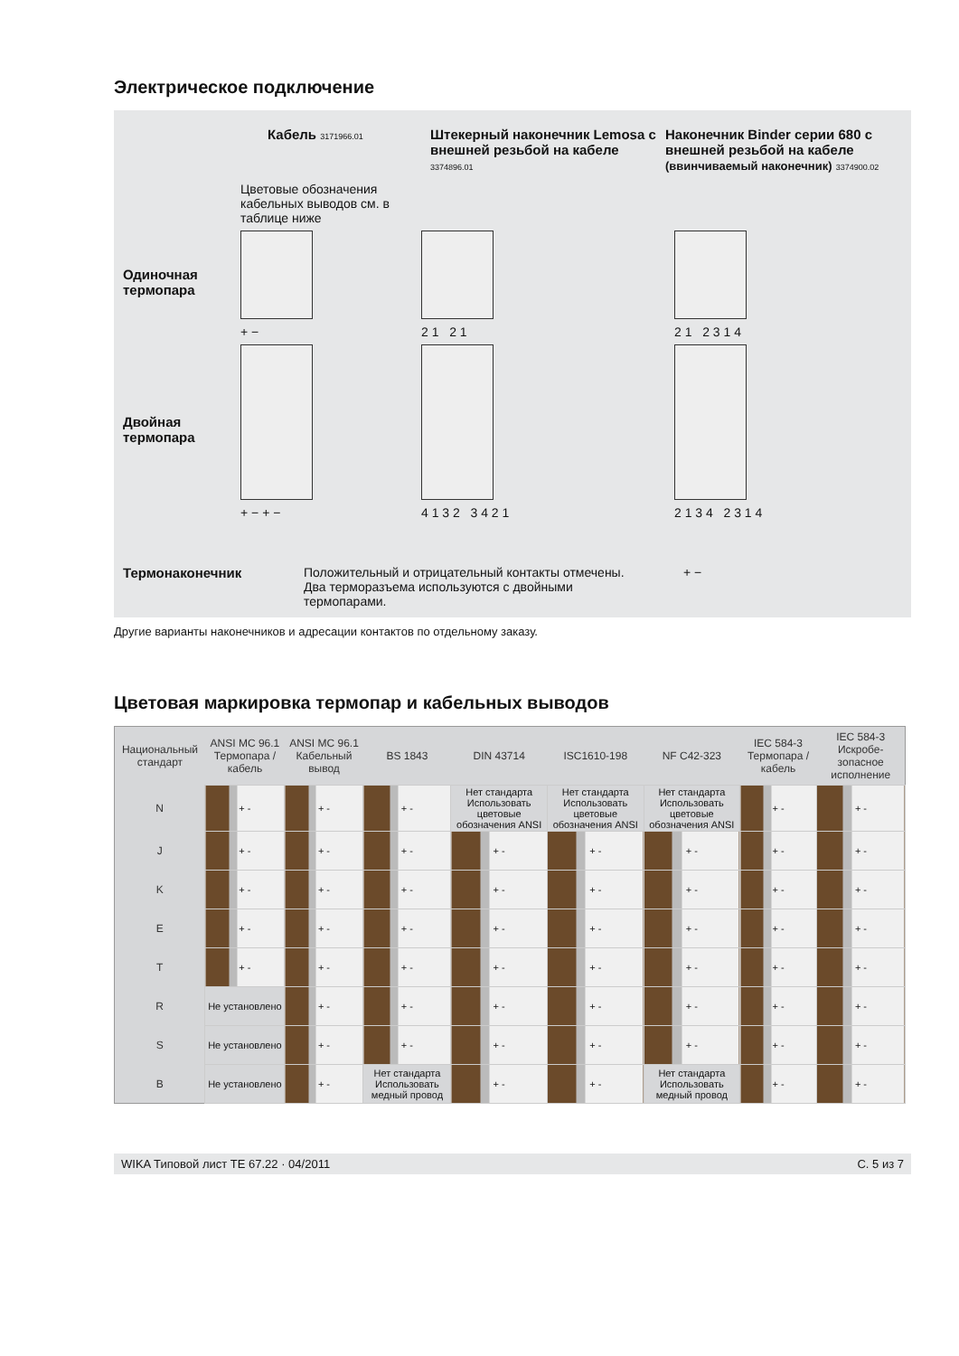Электрическое подключение
Кабель 3171966.01
Штекерный наконечник Lemosa с внешней резьбой на кабеле 3374896.01
Наконечник Binder серии 680 с внешней резьбой на кабеле
(ввинчиваемый наконечник) 3374900.02
Цветовые обозначения кабельных выводов см. в таблице ниже
Одиночная термопара
+ −
2 1 2 1
2 1 2 3 1 4
Двойная термопара
+ − + −
4 1 3 2 3 4 2 1
2 1 3 4 2 3 1 4
Термонаконечник Положительный и отрицательный контакты отмечены. Два терморазъема используются с двойными термопарами.
+ −
Другие варианты наконечников и адресации контактов по отдельному заказу.
Цветовая маркировка термопар и кабельных выводов
| Национальный стандарт | ANSI MC 96.1 Термопара / кабель | ANSI MC 96.1 Кабельный вывод | BS 1843 | DIN 43714 | ISC1610-198 | NF C42-323 | IEC 584-3 Термопара / кабель | IEC 584-3 Искробе-зопасное исполнение |
| --- | --- | --- | --- | --- | --- | --- | --- | --- |
| N | + - | + - | + - | Нет стандарта Использовать цветовые обозначения ANSI | Нет стандарта Использовать цветовые обозначения ANSI | Нет стандарта Использовать цветовые обозначения ANSI | + - | + - |
| J | + - | + - | + - | + - | + - | + - | + - | + - |
| K | + - | + - | + - | + - | + - | + - | + - | + - |
| E | + - | + - | + - | + - | + - | + - | + - | + - |
| T | + - | + - | + - | + - | + - | + - | + - | + - |
| R | Не установлено | + - | + - | + - | + - | + - | + - | + - |
| S | Не установлено | + - | + - | + - | + - | + - | + - | + - |
| B | Не установлено | + - | Нет стандарта Использовать медный провод | + - | + - | Нет стандарта Использовать медный провод | + - | + - |
WIKA Типовой лист TE 67.22 · 04/2011 С. 5 из 7